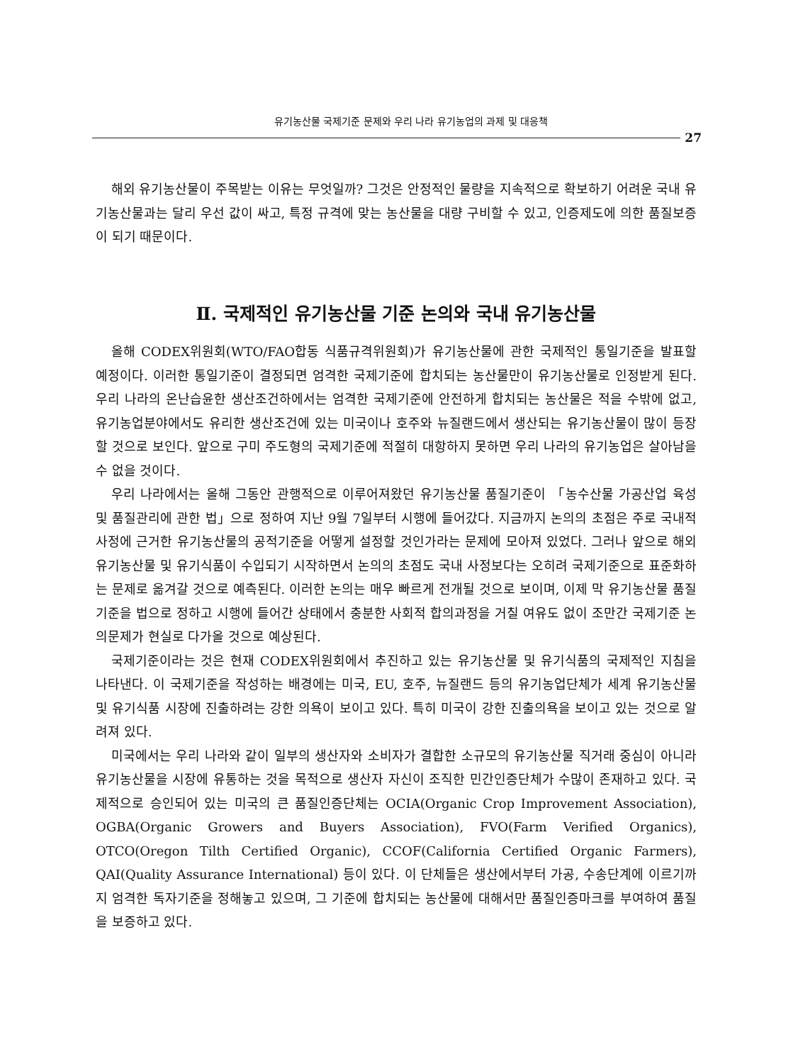유기농산물 국제기준 문제와 우리 나라 유기농업의 과제 및 대응책
27
해외 유기농산물이 주목받는 이유는 무엇일까? 그것은 안정적인 물량을 지속적으로 확보하기 어려운 국내 유기농산물과는 달리 우선 값이 싸고, 특정 규격에 맞는 농산물을 대량 구비할 수 있고, 인증제도에 의한 품질보증이 되기 때문이다.
Ⅱ. 국제적인 유기농산물 기준 논의와 국내 유기농산물
올해 CODEX위원회(WTO/FAO합동 식품규격위원회)가 유기농산물에 관한 국제적인 통일기준을 발표할 예정이다. 이러한 통일기준이 결정되면 엄격한 국제기준에 합치되는 농산물만이 유기농산물로 인정받게 된다. 우리 나라의 온난습윤한 생산조건하에서는 엄격한 국제기준에 안전하게 합치되는 농산물은 적을 수밖에 없고, 유기농업분야에서도 유리한 생산조건에 있는 미국이나 호주와 뉴질랜드에서 생산되는 유기농산물이 많이 등장할 것으로 보인다. 앞으로 구미 주도형의 국제기준에 적절히 대항하지 못하면 우리 나라의 유기농업은 살아남을 수 없을 것이다.
우리 나라에서는 올해 그동안 관행적으로 이루어져왔던 유기농산물 품질기준이 「농수산물 가공산업 육성 및 품질관리에 관한 법」으로 정하여 지난 9월 7일부터 시행에 들어갔다. 지금까지 논의의 초점은 주로 국내적 사정에 근거한 유기농산물의 공적기준을 어떻게 설정할 것인가라는 문제에 모아져 있었다. 그러나 앞으로 해외 유기농산물 및 유기식품이 수입되기 시작하면서 논의의 초점도 국내 사정보다는 오히려 국제기준으로 표준화하는 문제로 옮겨갈 것으로 예측된다. 이러한 논의는 매우 빠르게 전개될 것으로 보이며, 이제 막 유기농산물 품질기준을 법으로 정하고 시행에 들어간 상태에서 충분한 사회적 합의과정을 거칠 여유도 없이 조만간 국제기준 논의문제가 현실로 다가올 것으로 예상된다.
국제기준이라는 것은 현재 CODEX위원회에서 추진하고 있는 유기농산물 및 유기식품의 국제적인 지침을 나타낸다. 이 국제기준을 작성하는 배경에는 미국, EU, 호주, 뉴질랜드 등의 유기농업단체가 세계 유기농산물 및 유기식품 시장에 진출하려는 강한 의욕이 보이고 있다. 특히 미국이 강한 진출의욕을 보이고 있는 것으로 알려져 있다.
미국에서는 우리 나라와 같이 일부의 생산자와 소비자가 결합한 소규모의 유기농산물 직거래 중심이 아니라 유기농산물을 시장에 유통하는 것을 목적으로 생산자 자신이 조직한 민간인증단체가 수많이 존재하고 있다. 국제적으로 승인되어 있는 미국의 큰 품질인증단체는 OCIA(Organic Crop Improvement Association), OGBA(Organic Growers and Buyers Association), FVO(Farm Verified Organics), OTCO(Oregon Tilth Certified Organic), CCOF(California Certified Organic Farmers), QAI(Quality Assurance International) 등이 있다. 이 단체들은 생산에서부터 가공, 수송단계에 이르기까지 엄격한 독자기준을 정해놓고 있으며, 그 기준에 합치되는 농산물에 대해서만 품질인증마크를 부여하여 품질을 보증하고 있다.